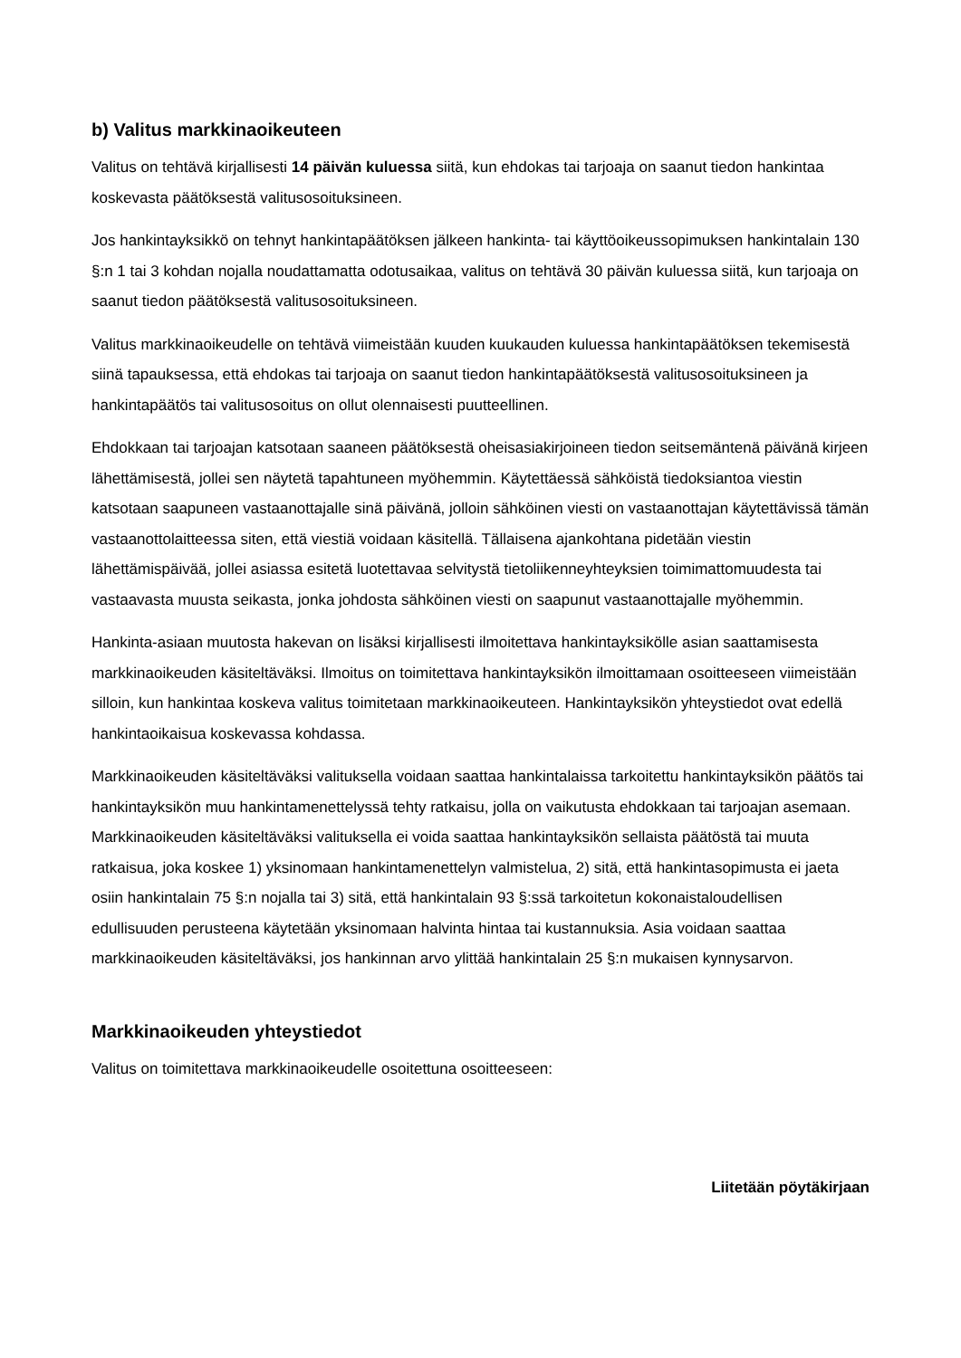b) Valitus markkinaoikeuteen
Valitus on tehtävä kirjallisesti 14 päivän kuluessa siitä, kun ehdokas tai tarjoaja on saanut tiedon hankintaa koskevasta päätöksestä valitusosoituksineen.
Jos hankintayksikkö on tehnyt hankintapäätöksen jälkeen hankinta- tai käyttöoikeussopimuksen hankintalain 130 §:n 1 tai 3 kohdan nojalla noudattamatta odotusaikaa, valitus on tehtävä 30 päivän kuluessa siitä, kun tarjoaja on saanut tiedon päätöksestä valitusosoituksineen.
Valitus markkinaoikeudelle on tehtävä viimeistään kuuden kuukauden kuluessa hankintapäätöksen tekemisestä siinä tapauksessa, että ehdokas tai tarjoaja on saanut tiedon hankintapäätöksestä valitusosoituksineen ja hankintapäätös tai valitusosoitus on ollut olennaisesti puutteellinen.
Ehdokkaan tai tarjoajan katsotaan saaneen päätöksestä oheisasiakirjoineen tiedon seitsemäntenä päivänä kirjeen lähettämisestä, jollei sen näytetä tapahtuneen myöhemmin. Käytettäessä sähköistä tiedoksiantoa viestin katsotaan saapuneen vastaanottajalle sinä päivänä, jolloin sähköinen viesti on vastaanottajan käytettävissä tämän vastaanottolaitteessa siten, että viestiä voidaan käsitellä. Tällaisena ajankohtana pidetään viestin lähettämispäivää, jollei asiassa esitetä luotettavaa selvitystä tietoliikenneyhteyksien toimimattomuudesta tai vastaavasta muusta seikasta, jonka johdosta sähköinen viesti on saapunut vastaanottajalle myöhemmin.
Hankinta-asiaan muutosta hakevan on lisäksi kirjallisesti ilmoitettava hankintayksikölle asian saattamisesta markkinaoikeuden käsiteltäväksi. Ilmoitus on toimitettava hankintayksikön ilmoittamaan osoitteeseen viimeistään silloin, kun hankintaa koskeva valitus toimitetaan markkinaoikeuteen. Hankintayksikön yhteystiedot ovat edellä hankintaoikaisua koskevassa kohdassa.
Markkinaoikeuden käsiteltäväksi valituksella voidaan saattaa hankintalaissa tarkoitettu hankintayksikön päätös tai hankintayksikön muu hankintamenettelyssä tehty ratkaisu, jolla on vaikutusta ehdokkaan tai tarjoajan asemaan. Markkinaoikeuden käsiteltäväksi valituksella ei voida saattaa hankintayksikön sellaista päätöstä tai muuta ratkaisua, joka koskee 1) yksinomaan hankintamenettelyn valmistelua, 2) sitä, että hankintasopimusta ei jaeta osiin hankintalain 75 §:n nojalla tai 3) sitä, että hankintalain 93 §:ssä tarkoitetun kokonaistaloudellisen edullisuuden perusteena käytetään yksinomaan halvinta hintaa tai kustannuksia. Asia voidaan saattaa markkinaoikeuden käsiteltäväksi, jos hankinnan arvo ylittää hankintalain 25 §:n mukaisen kynnysarvon.
Markkinaoikeuden yhteystiedot
Valitus on toimitettava markkinaoikeudelle osoitettuna osoitteeseen:
Liitetään pöytäkirjaan